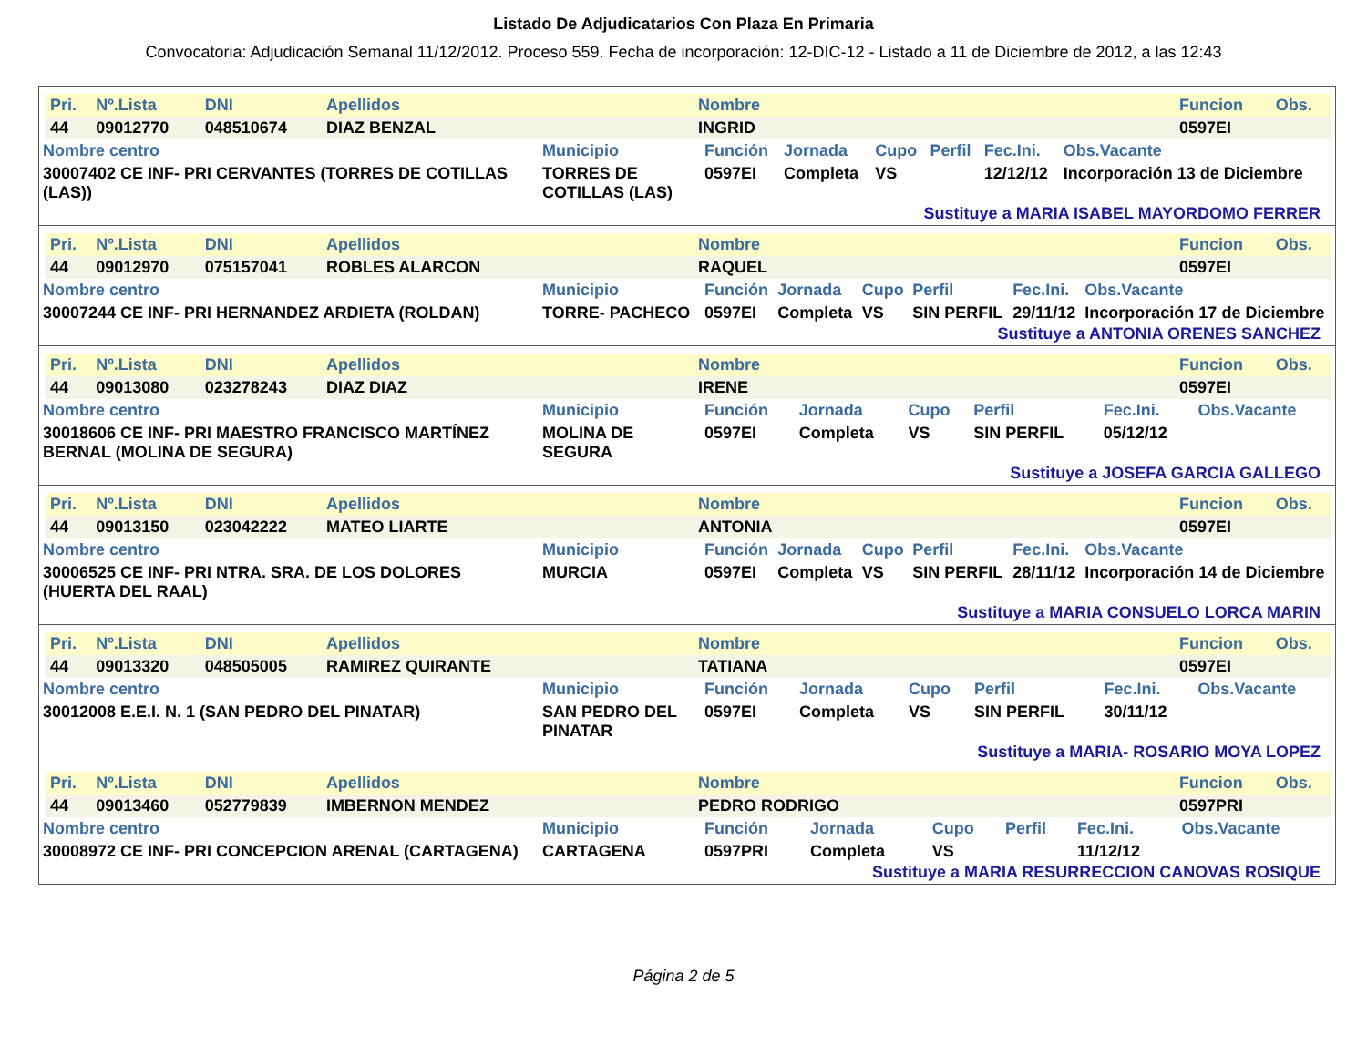Listado De Adjudicatarios Con Plaza En Primaria
Convocatoria: Adjudicación Semanal 11/12/2012. Proceso 559. Fecha de incorporación: 12-DIC-12 - Listado a 11 de Diciembre de 2012, a las 12:43
| Pri. | Nº.Lista | DNI | Apellidos | Nombre | Funcion | Obs. |
| --- | --- | --- | --- | --- | --- | --- |
| 44 | 09012770 | 048510674 | DIAZ BENZAL | INGRID | 0597EI | |
| Nombre centro | Municipio | Función | Jornada | Cupo | Perfil | Fec.Ini. | Obs.Vacante |
| --- | --- | --- | --- | --- | --- | --- | --- |
| 30007402 CE INF- PRI CERVANTES (TORRES DE COTILLAS (LAS)) | TORRES DE COTILLAS (LAS) | 0597EI | Completa | VS | | 12/12/12 | Incorporación 13 de Diciembre |
Sustituye a MARIA ISABEL MAYORDOMO FERRER
| Pri. | Nº.Lista | DNI | Apellidos | Nombre | Funcion | Obs. |
| --- | --- | --- | --- | --- | --- | --- |
| 44 | 09012970 | 075157041 | ROBLES ALARCON | RAQUEL | 0597EI | |
| Nombre centro | Municipio | Función | Jornada | Cupo | Perfil | Fec.Ini. | Obs.Vacante |
| --- | --- | --- | --- | --- | --- | --- | --- |
| 30007244 CE INF- PRI HERNANDEZ ARDIETA (ROLDAN) | TORRE- PACHECO | 0597EI | Completa | VS | SIN PERFIL | 29/11/12 | Incorporación 17 de Diciembre |
Sustituye a ANTONIA ORENES SANCHEZ
| Pri. | Nº.Lista | DNI | Apellidos | Nombre | Funcion | Obs. |
| --- | --- | --- | --- | --- | --- | --- |
| 44 | 09013080 | 023278243 | DIAZ DIAZ | IRENE | 0597EI | |
| Nombre centro | Municipio | Función | Jornada | Cupo | Perfil | Fec.Ini. | Obs.Vacante |
| --- | --- | --- | --- | --- | --- | --- | --- |
| 30018606 CE INF- PRI MAESTRO FRANCISCO MARTÍNEZ BERNAL (MOLINA DE SEGURA) | MOLINA DE SEGURA | 0597EI | Completa | VS | SIN PERFIL | 05/12/12 | |
Sustituye a JOSEFA GARCIA GALLEGO
| Pri. | Nº.Lista | DNI | Apellidos | Nombre | Funcion | Obs. |
| --- | --- | --- | --- | --- | --- | --- |
| 44 | 09013150 | 023042222 | MATEO LIARTE | ANTONIA | 0597EI | |
| Nombre centro | Municipio | Función | Jornada | Cupo | Perfil | Fec.Ini. | Obs.Vacante |
| --- | --- | --- | --- | --- | --- | --- | --- |
| 30006525 CE INF- PRI NTRA. SRA. DE LOS DOLORES (HUERTA DEL RAAL) | MURCIA | 0597EI | Completa | VS | SIN PERFIL | 28/11/12 | Incorporación 14 de Diciembre |
Sustituye a MARIA CONSUELO LORCA MARIN
| Pri. | Nº.Lista | DNI | Apellidos | Nombre | Funcion | Obs. |
| --- | --- | --- | --- | --- | --- | --- |
| 44 | 09013320 | 048505005 | RAMIREZ QUIRANTE | TATIANA | 0597EI | |
| Nombre centro | Municipio | Función | Jornada | Cupo | Perfil | Fec.Ini. | Obs.Vacante |
| --- | --- | --- | --- | --- | --- | --- | --- |
| 30012008 E.E.I. N. 1 (SAN PEDRO DEL PINATAR) | SAN PEDRO DEL PINATAR | 0597EI | Completa | VS | SIN PERFIL | 30/11/12 | |
Sustituye a MARIA- ROSARIO MOYA LOPEZ
| Pri. | Nº.Lista | DNI | Apellidos | Nombre | Funcion | Obs. |
| --- | --- | --- | --- | --- | --- | --- |
| 44 | 09013460 | 052779839 | IMBERNON MENDEZ | PEDRO RODRIGO | 0597PRI | |
| Nombre centro | Municipio | Función | Jornada | Cupo | Perfil | Fec.Ini. | Obs.Vacante |
| --- | --- | --- | --- | --- | --- | --- | --- |
| 30008972 CE INF- PRI CONCEPCION ARENAL (CARTAGENA) | CARTAGENA | 0597PRI | Completa | VS | | 11/12/12 | |
Sustituye a MARIA RESURRECCION CANOVAS ROSIQUE
Página 2 de 5